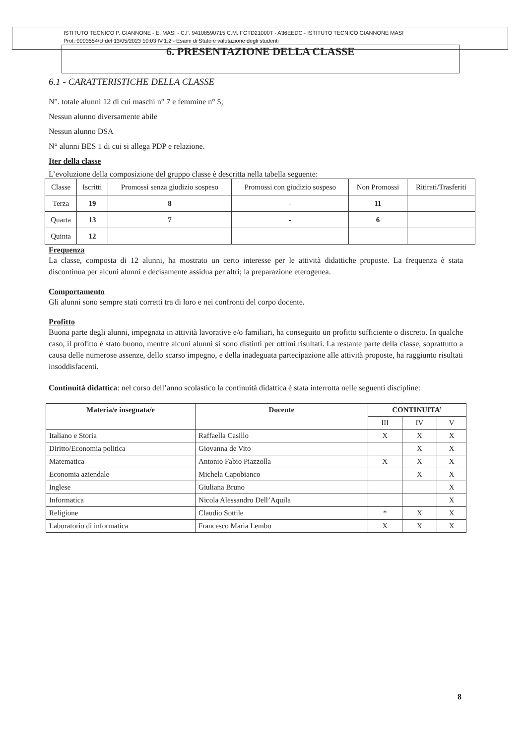ISTITUTO TECNICO P. GIANNONE - E. MASI - C.F. 94108590715 C.M. FGTD21000T - A36EEDC - ISTITUTO TECNICO GIANNONE MASI
Prot. 0003554/U del 13/05/2023 10:03 IV.1.2 - Esami di Stato e valutazione degli studenti
6. PRESENTAZIONE DELLA CLASSE
6.1 - CARATTERISTICHE DELLA CLASSE
N°. totale alunni 12 di cui maschi n° 7 e femmine n° 5;
Nessun alunno diversamente abile
Nessun alunno DSA
N° alunni BES 1 di cui si allega PDP e relazione.
Iter della classe
L’evoluzione della composizione del gruppo classe è descritta nella tabella seguente:
| Classe | Iscritti | Promossi senza giudizio sospeso | Promossi con giudizio sospeso | Non Promossi | Ritirati/Trasferiti |
| --- | --- | --- | --- | --- | --- |
| Terza | 19 | 8 | - | 11 | |
| Quarta | 13 | 7 | - | 6 | |
| Quinta | 12 | | | | |
Frequenza
La classe, composta di 12 alunni, ha mostrato un certo interesse per le attività didattiche proposte. La frequenza è stata discontinua per alcuni alunni e decisamente assidua per altri; la preparazione eterogenea.
Comportamento
Gli alunni sono sempre stati corretti tra di loro e nei confronti del corpo docente.
Profitto
Buona parte degli alunni, impegnata in attività lavorative e/o familiari, ha conseguito un profitto sufficiente o discreto. In qualche caso, il profitto è stato buono, mentre alcuni alunni si sono distinti per ottimi risultati. La restante parte della classe, soprattutto a causa delle numerose assenze, dello scarso impegno, e della inadeguata partecipazione alle attività proposte, ha raggiunto risultati insoddisfacenti.
Continuità didattica: nel corso dell’anno scolastico la continuità didattica è stata interrotta nelle seguenti discipline:
| Materia/e insegnata/e | Docente | CONTINUITA’ | | |
| --- | --- | --- | --- | --- |
| | | III | IV | V |
| Italiano e Storia | Raffaella Casillo | X | X | X |
| Diritto/Economia politica | Giovanna de Vito | | X | X |
| Matematica | Antonio Fabio Piazzolla | X | X | X |
| Economia aziendale | Michela Capobianco | | X | X |
| Inglese | Giuliana Bruno | | | X |
| Informatica | Nicola Alessandro Dell’Aquila | | | X |
| Religione | Claudio Sottile | * | X | X |
| Laboratorio di informatica | Francesco Maria Lembo | X | X | X |
8